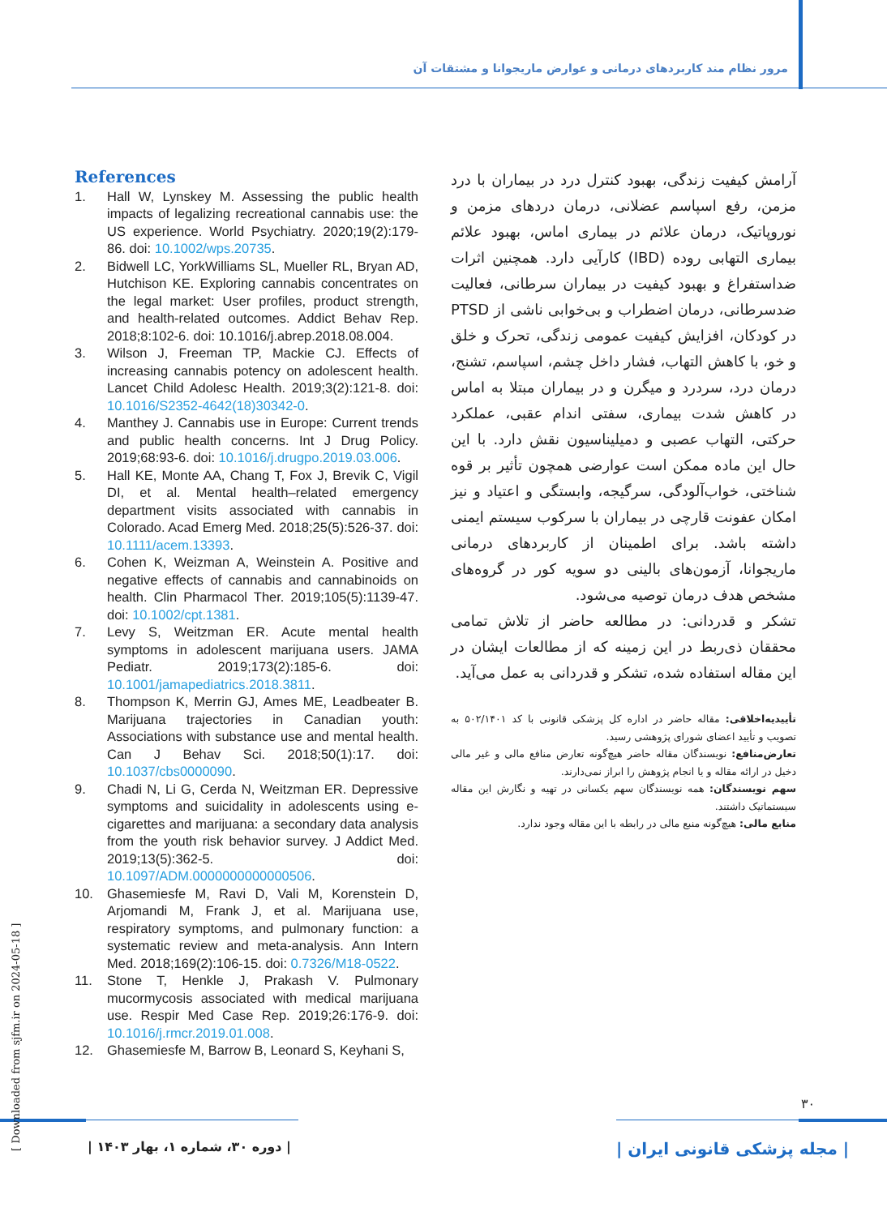مرور نظام مند کاربردهای درمانی و عوارض ماریجوانا و مشتقات آن
آرامش کیفیت زندگی، بهبود کنترل درد در بیماران با درد مزمن، رفع اسپاسم عضلانی، درمان دردهای مزمن و نوروپاتیک، درمان علائم در بیماری اماس، بهبود علائم بیماری التهابی روده (IBD) کارآیی دارد. همچنین اثرات ضداستفراغ و بهبود کیفیت در بیماران سرطانی، فعالیت ضدسرطانی، درمان اضطراب و بی‌خوابی ناشی از PTSD در کودکان، افزایش کیفیت عمومی زندگی، تحرک و خلق و خو، با کاهش التهاب، فشار داخل چشم، اسپاسم، تشنج، درمان درد، سردرد و میگرن و در بیماران مبتلا به اماس در کاهش شدت بیماری، سفتی اندام عقبی، عملکرد حرکتی، التهاب عصبی و دمیلیناسیون نقش دارد. با این حال این ماده ممکن است عوارضی همچون تأثیر بر قوه شناختی، خواب‌آلودگی، سرگیجه، وابستگی و اعتیاد و نیز امکان عفونت قارچی در بیماران با سرکوب سیستم ایمنی داشته باشد. برای اطمینان از کاربردهای درمانی ماریجوانا، آزمون‌های بالینی دو سویه کور در گروه‌های مشخص هدف درمان توصیه می‌شود.
تشکر و قدردانی: در مطالعه حاضر از تلاش تمامی محققان ذی‌ربط در این زمینه که از مطالعات ایشان در این مقاله استفاده شده، تشکر و قدردانی به عمل می‌آید.
تأییدیه‌اخلاقی: مقاله حاضر در اداره کل پزشکی قانونی با کد ۵۰۲/۱۴۰۱ به تصویب و تأیید اعضای شورای پژوهشی رسید.
تعارض‌منافع: نویسندگان مقاله حاضر هیچ‌گونه تعارض منافع مالی و غیر مالی دخیل در ارائه مقاله و یا انجام پژوهش را ابراز نمی‌دارند.
سهم نویسندگان: همه نویسندگان سهم یکسانی در تهیه و نگارش این مقاله سیستماتیک داشتند.
منابع مالی: هیچ‌گونه منبع مالی در رابطه با این مقاله وجود ندارد.
References
1. Hall W, Lynskey M. Assessing the public health impacts of legalizing recreational cannabis use: the US experience. World Psychiatry. 2020;19(2):179-86. doi: 10.1002/wps.20735.
2. Bidwell LC, YorkWilliams SL, Mueller RL, Bryan AD, Hutchison KE. Exploring cannabis concentrates on the legal market: User profiles, product strength, and health-related outcomes. Addict Behav Rep. 2018;8:102-6. doi: 10.1016/j.abrep.2018.08.004.
3. Wilson J, Freeman TP, Mackie CJ. Effects of increasing cannabis potency on adolescent health. Lancet Child Adolesc Health. 2019;3(2):121-8. doi: 10.1016/S2352-4642(18)30342-0.
4. Manthey J. Cannabis use in Europe: Current trends and public health concerns. Int J Drug Policy. 2019;68:93-6. doi: 10.1016/j.drugpo.2019.03.006.
5. Hall KE, Monte AA, Chang T, Fox J, Brevik C, Vigil DI, et al. Mental health–related emergency department visits associated with cannabis in Colorado. Acad Emerg Med. 2018;25(5):526-37. doi: 10.1111/acem.13393.
6. Cohen K, Weizman A, Weinstein A. Positive and negative effects of cannabis and cannabinoids on health. Clin Pharmacol Ther. 2019;105(5):1139-47. doi: 10.1002/cpt.1381.
7. Levy S, Weitzman ER. Acute mental health symptoms in adolescent marijuana users. JAMA Pediatr. 2019;173(2):185-6. doi: 10.1001/jamapediatrics.2018.3811.
8. Thompson K, Merrin GJ, Ames ME, Leadbeater B. Marijuana trajectories in Canadian youth: Associations with substance use and mental health. Can J Behav Sci. 2018;50(1):17. doi: 10.1037/cbs0000090.
9. Chadi N, Li G, Cerda N, Weitzman ER. Depressive symptoms and suicidality in adolescents using e-cigarettes and marijuana: a secondary data analysis from the youth risk behavior survey. J Addict Med. 2019;13(5):362-5. doi: 10.1097/ADM.0000000000000506.
10. Ghasemiesfe M, Ravi D, Vali M, Korenstein D, Arjomandi M, Frank J, et al. Marijuana use, respiratory symptoms, and pulmonary function: a systematic review and meta-analysis. Ann Intern Med. 2018;169(2):106-15. doi: 0.7326/M18-0522.
11. Stone T, Henkle J, Prakash V. Pulmonary mucormycosis associated with medical marijuana use. Respir Med Case Rep. 2019;26:176-9. doi: 10.1016/j.rmcr.2019.01.008.
12. Ghasemiesfe M, Barrow B, Leonard S, Keyhani S,
۳۰
| دوره ۳۰، شماره ۱، بهار ۱۴۰۳ |
| مجله پزشکی قانونی ایران |
[ Downloaded from sjfm.ir on 2024-05-18 ]